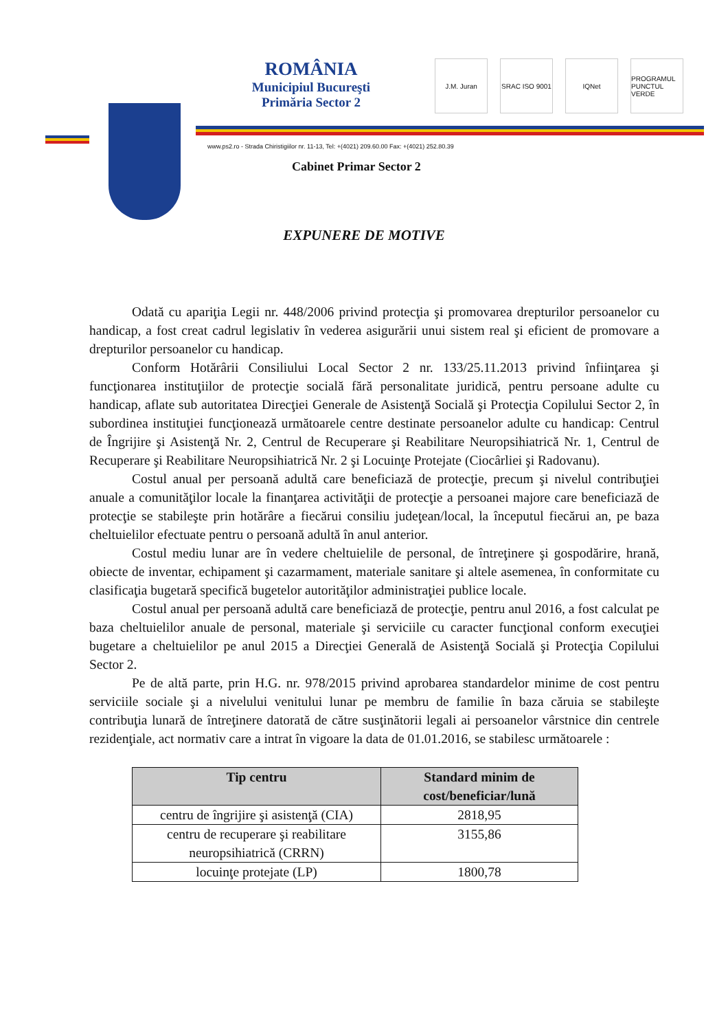ROMÂNIA
Municipiul Bucureşti
Primăria Sector 2
J.M. Juran SRAC ISO 9001
IQNet PROGRAMUL PUNCTUL VERDE
www.ps2.ro - Strada Chiristigiilor nr. 11-13, Tel: +(4021) 209.60.00 Fax: +(4021) 252.80.39
Cabinet Primar Sector 2
EXPUNERE DE MOTIVE
Odată cu apariţia Legii nr. 448/2006 privind protecţia şi promovarea drepturilor persoanelor cu handicap, a fost creat cadrul legislativ în vederea asigurării unui sistem real şi eficient de promovare a drepturilor persoanelor cu handicap.
Conform Hotărârii Consiliului Local Sector 2 nr. 133/25.11.2013 privind înfiinţarea şi funcţionarea instituţiilor de protecţie socială fără personalitate juridică, pentru persoane adulte cu handicap, aflate sub autoritatea Direcţiei Generale de Asistenţă Socială şi Protecţia Copilului Sector 2, în subordinea instituţiei funcţionează următoarele centre destinate persoanelor adulte cu handicap: Centrul de Îngrijire şi Asistenţă Nr. 2, Centrul de Recuperare şi Reabilitare Neuropsihiatrică Nr. 1, Centrul de Recuperare şi Reabilitare Neuropsihiatrică Nr. 2 şi Locuinţe Protejate (Ciocârliei şi Radovanu).
Costul anual per persoană adultă care beneficiază de protecţie, precum şi nivelul contribuţiei anuale a comunităţilor locale la finanţarea activităţii de protecţie a persoanei majore care beneficiază de protecţie se stabileşte prin hotărâre a fiecărui consiliu judeţean/local, la începutul fiecărui an, pe baza cheltuielilor efectuate pentru o persoană adultă în anul anterior.
Costul mediu lunar are în vedere cheltuielile de personal, de întreţinere şi gospodărire, hrană, obiecte de inventar, echipament şi cazarmament, materiale sanitare şi altele asemenea, în conformitate cu clasificaţia bugetară specifică bugetelor autorităţilor administraţiei publice locale.
Costul anual per persoană adultă care beneficiază de protecţie, pentru anul 2016, a fost calculat pe baza cheltuielilor anuale de personal, materiale şi serviciile cu caracter funcţional conform execuţiei bugetare a cheltuielilor pe anul 2015 a Direcţiei Generală de Asistenţă Socială şi Protecţia Copilului Sector 2.
Pe de altă parte, prin H.G. nr. 978/2015 privind aprobarea standardelor minime de cost pentru serviciile sociale şi a nivelului venitului lunar pe membru de familie în baza căruia se stabileşte contribuţia lunară de întreţinere datorată de către susţinătorii legali ai persoanelor vârstnice din centrele rezidenţiale, act normativ care a intrat în vigoare la data de 01.01.2016, se stabilesc următoarele :
| Tip centru | Standard minim de cost/beneficiar/lună |
| --- | --- |
| centru de îngrijire şi asistenţă (CIA) | 2818,95 |
| centru de recuperare şi reabilitare neuropsihiatrică (CRRN) | 3155,86 |
| locuinţe protejate (LP) | 1800,78 |